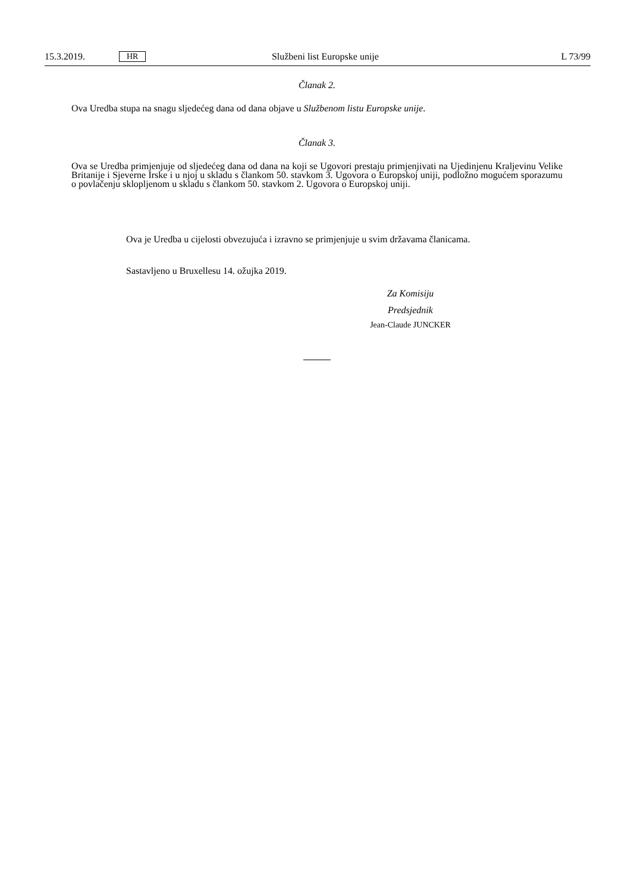15.3.2019. HR Službeni list Europske unije L 73/99
Članak 2.
Ova Uredba stupa na snagu sljedećeg dana od dana objave u Službenom listu Europske unije.
Članak 3.
Ova se Uredba primjenjuje od sljedećeg dana od dana na koji se Ugovori prestaju primjenjivati na Ujedinjenu Kraljevinu Velike Britanije i Sjeverne Irske i u njoj u skladu s člankom 50. stavkom 3. Ugovora o Europskoj uniji, podložno mogućem sporazumu o povlačenju sklopljenom u skladu s člankom 50. stavkom 2. Ugovora o Europskoj uniji.
Ova je Uredba u cijelosti obvezujuća i izravno se primjenjuje u svim državama članicama.
Sastavljeno u Bruxellesu 14. ožujka 2019.
Za Komisiju
Predsjednik
Jean-Claude JUNCKER